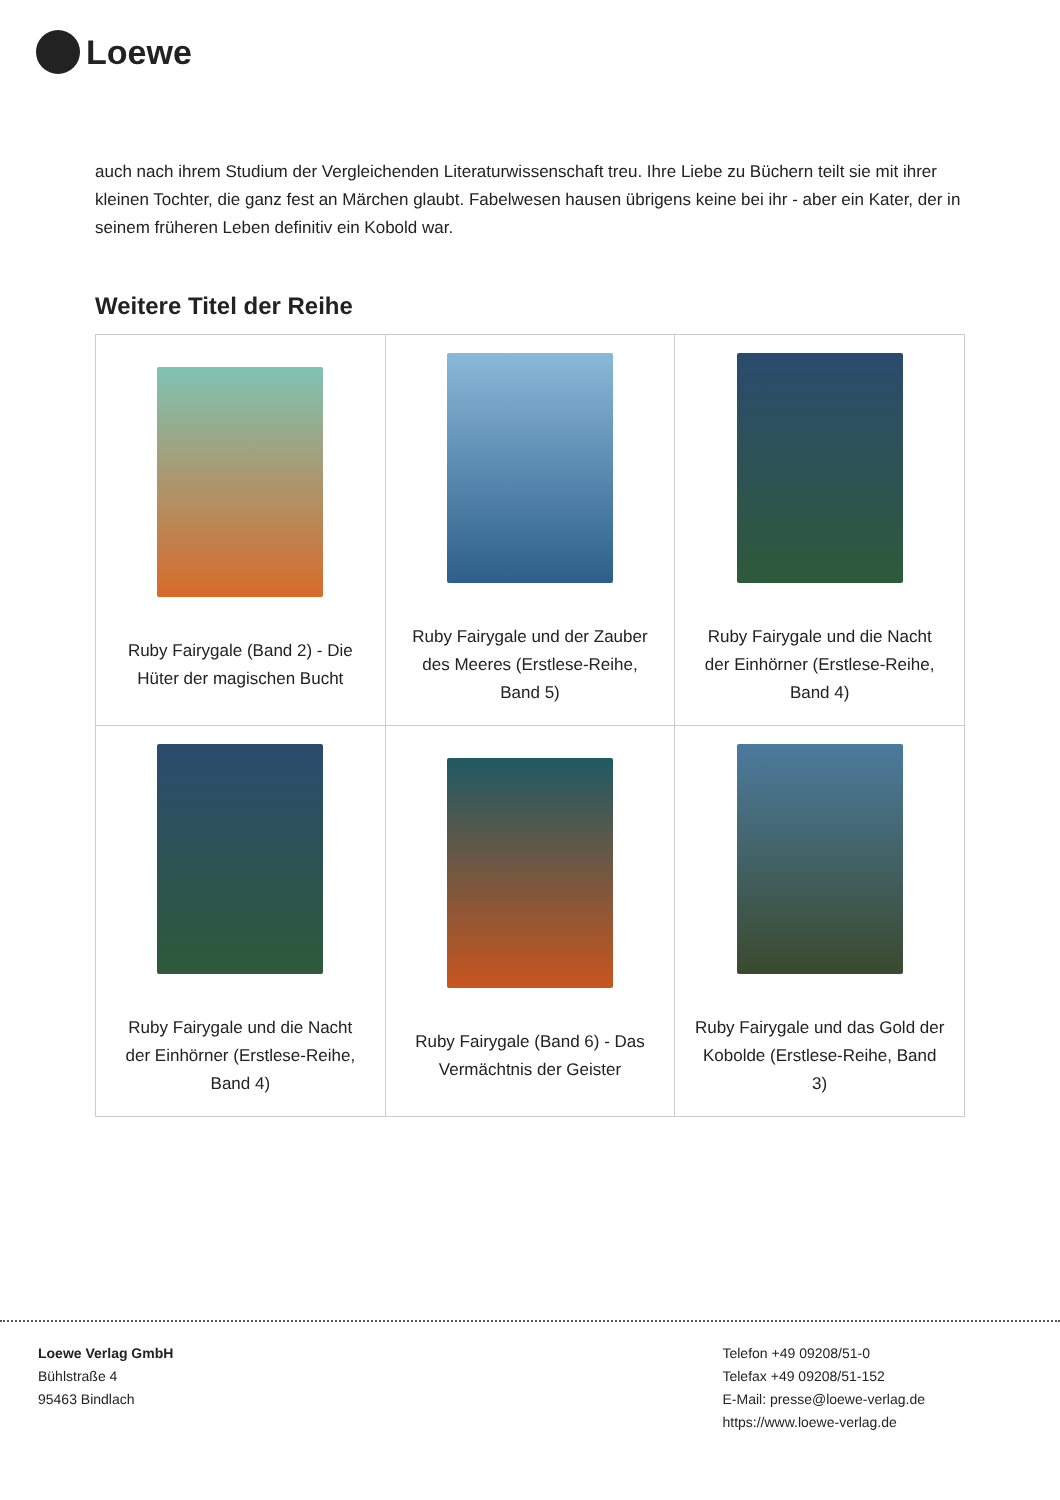Loewe
auch nach ihrem Studium der Vergleichenden Literaturwissenschaft treu. Ihre Liebe zu Büchern teilt sie mit ihrer kleinen Tochter, die ganz fest an Märchen glaubt. Fabelwesen hausen übrigens keine bei ihr - aber ein Kater, der in seinem früheren Leben definitiv ein Kobold war.
Weitere Titel der Reihe
| Ruby Fairygale (Band 2) - Die Hüter der magischen Bucht | Ruby Fairygale und der Zauber des Meeres (Erstlese-Reihe, Band 5) | Ruby Fairygale und die Nacht der Einhörner (Erstlese-Reihe, Band 4) |
| Ruby Fairygale und die Nacht der Einhörner (Erstlese-Reihe, Band 4) | Ruby Fairygale (Band 6) - Das Vermächtnis der Geister | Ruby Fairygale und das Gold der Kobolde (Erstlese-Reihe, Band 3) |
Loewe Verlag GmbH
Bühlstraße 4
95463 Bindlach
Telefon +49 09208/51-0
Telefax +49 09208/51-152
E-Mail: presse@loewe-verlag.de
https://www.loewe-verlag.de